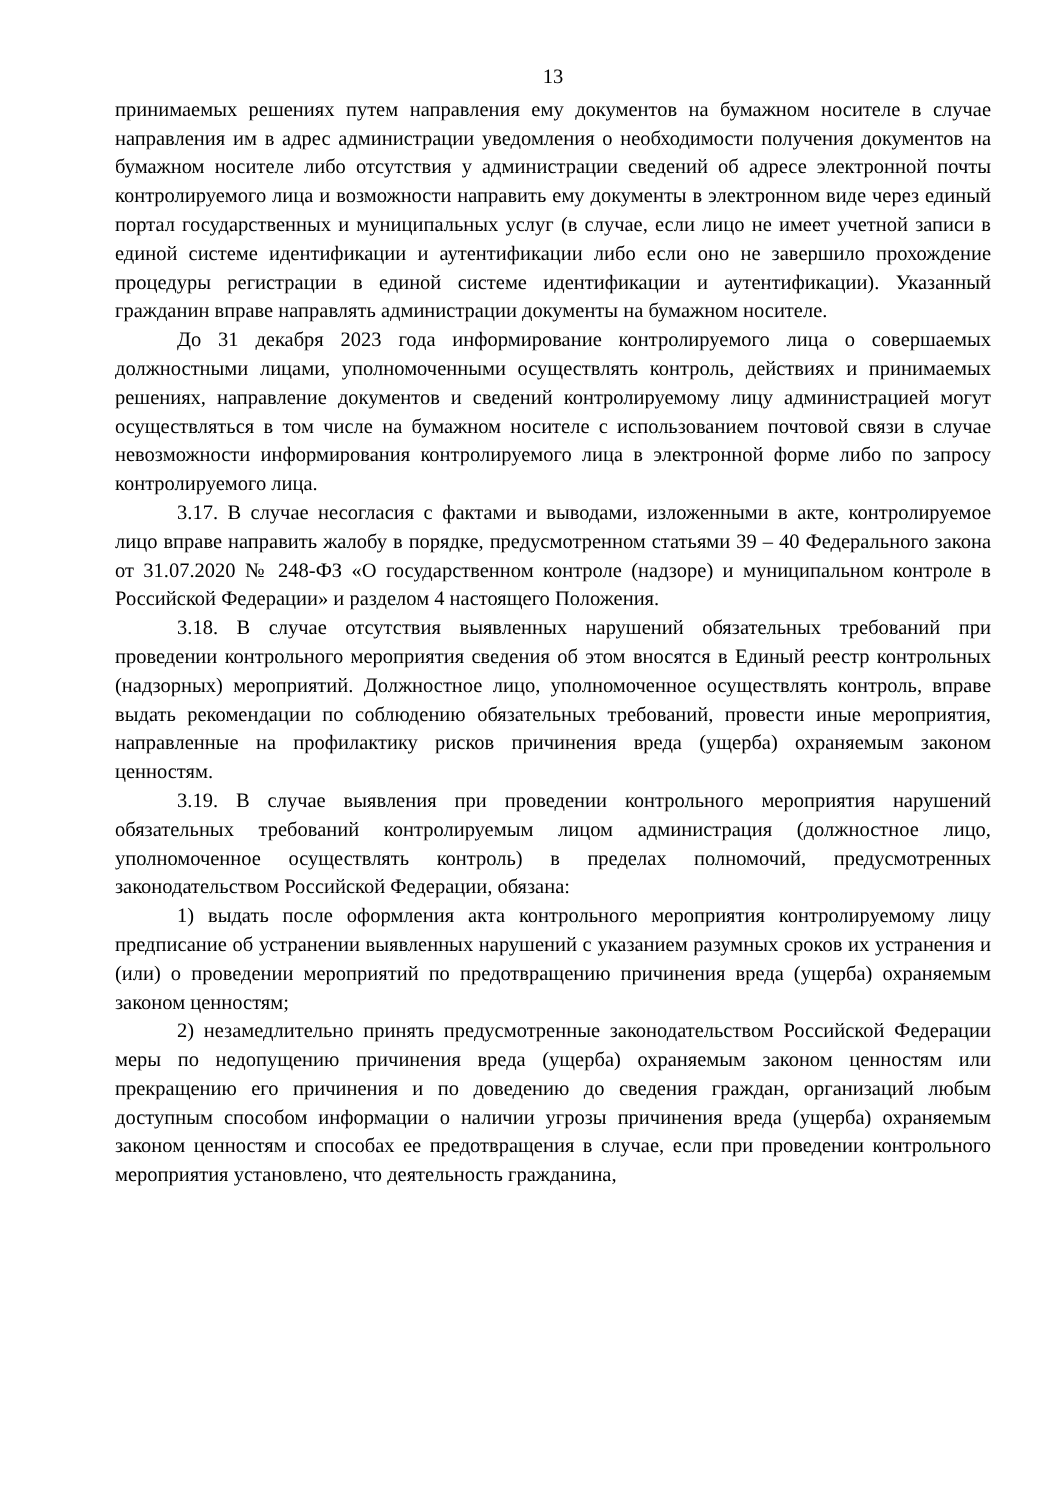13
принимаемых решениях путем направления ему документов на бумажном носителе в случае направления им в адрес администрации уведомления о необходимости получения документов на бумажном носителе либо отсутствия у администрации сведений об адресе электронной почты контролируемого лица и возможности направить ему документы в электронном виде через единый портал государственных и муниципальных услуг (в случае, если лицо не имеет учетной записи в единой системе идентификации и аутентификации либо если оно не завершило прохождение процедуры регистрации в единой системе идентификации и аутентификации). Указанный гражданин вправе направлять администрации документы на бумажном носителе.
До 31 декабря 2023 года информирование контролируемого лица о совершаемых должностными лицами, уполномоченными осуществлять контроль, действиях и принимаемых решениях, направление документов и сведений контролируемому лицу администрацией могут осуществляться в том числе на бумажном носителе с использованием почтовой связи в случае невозможности информирования контролируемого лица в электронной форме либо по запросу контролируемого лица.
3.17. В случае несогласия с фактами и выводами, изложенными в акте, контролируемое лицо вправе направить жалобу в порядке, предусмотренном статьями 39 – 40 Федерального закона от 31.07.2020 № 248-ФЗ «О государственном контроле (надзоре) и муниципальном контроле в Российской Федерации» и разделом 4 настоящего Положения.
3.18. В случае отсутствия выявленных нарушений обязательных требований при проведении контрольного мероприятия сведения об этом вносятся в Единый реестр контрольных (надзорных) мероприятий. Должностное лицо, уполномоченное осуществлять контроль, вправе выдать рекомендации по соблюдению обязательных требований, провести иные мероприятия, направленные на профилактику рисков причинения вреда (ущерба) охраняемым законом ценностям.
3.19. В случае выявления при проведении контрольного мероприятия нарушений обязательных требований контролируемым лицом администрация (должностное лицо, уполномоченное осуществлять контроль) в пределах полномочий, предусмотренных законодательством Российской Федерации, обязана:
1) выдать после оформления акта контрольного мероприятия контролируемому лицу предписание об устранении выявленных нарушений с указанием разумных сроков их устранения и (или) о проведении мероприятий по предотвращению причинения вреда (ущерба) охраняемым законом ценностям;
2) незамедлительно принять предусмотренные законодательством Российской Федерации меры по недопущению причинения вреда (ущерба) охраняемым законом ценностям или прекращению его причинения и по доведению до сведения граждан, организаций любым доступным способом информации о наличии угрозы причинения вреда (ущерба) охраняемым законом ценностям и способах ее предотвращения в случае, если при проведении контрольного мероприятия установлено, что деятельность гражданина,